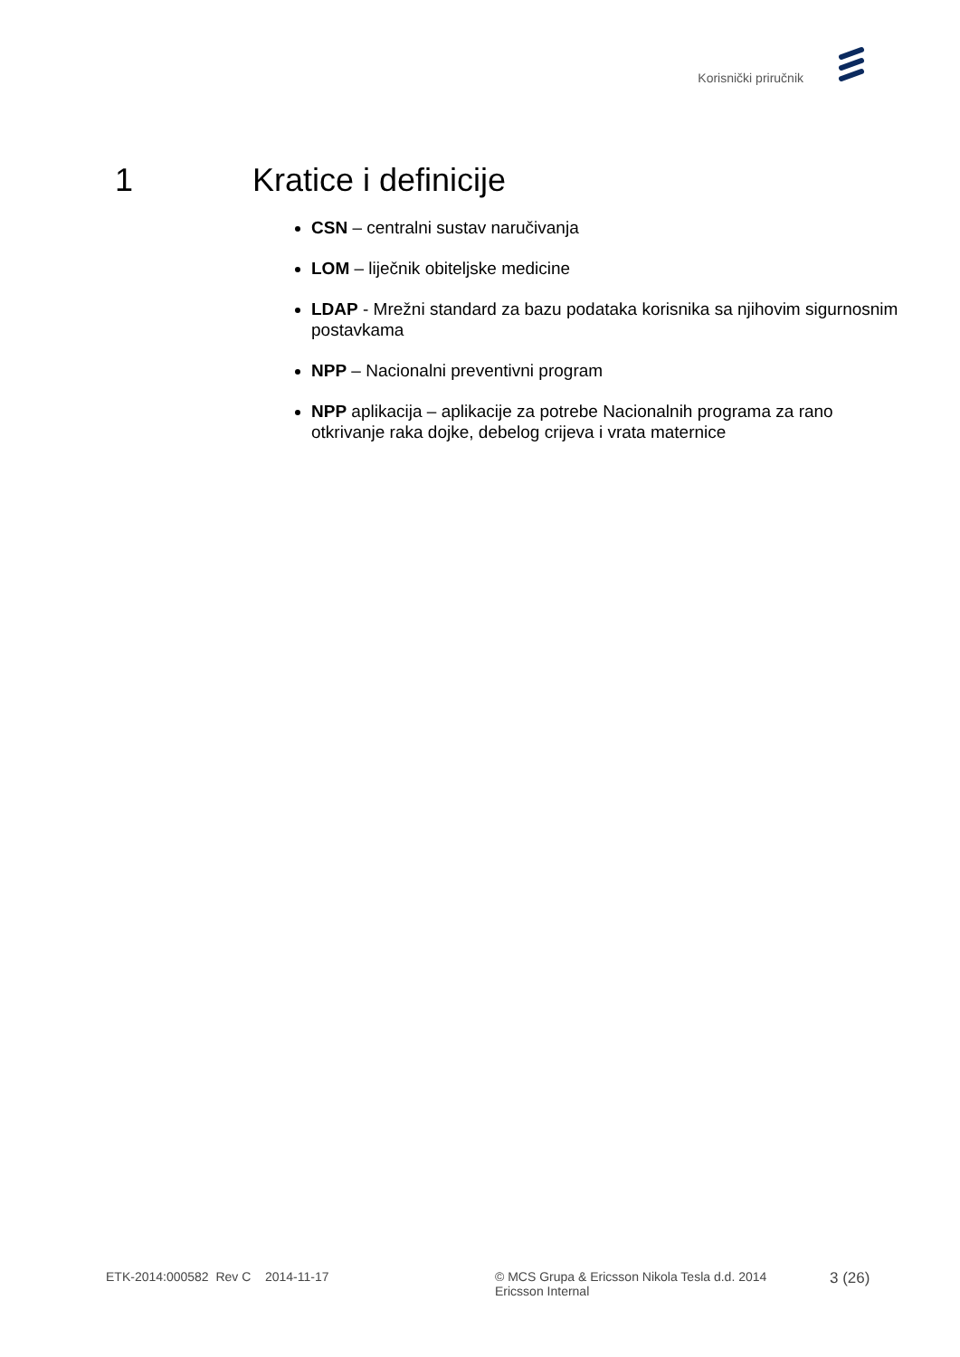Korisnički priručnik
1 Kratice i definicije
CSN – centralni sustav naručivanja
LOM – liječnik obiteljske medicine
LDAP - Mrežni standard za bazu podataka korisnika sa njihovim sigurnosnim postavkama
NPP – Nacionalni preventivni program
NPP aplikacija – aplikacije za potrebe Nacionalnih programa za rano otkrivanje raka dojke, debelog crijeva i vrata maternice
ETK-2014:000582 Rev C 2014-11-17 © MCS Grupa & Ericsson Nikola Tesla d.d. 2014
Ericsson Internal
3 (26)